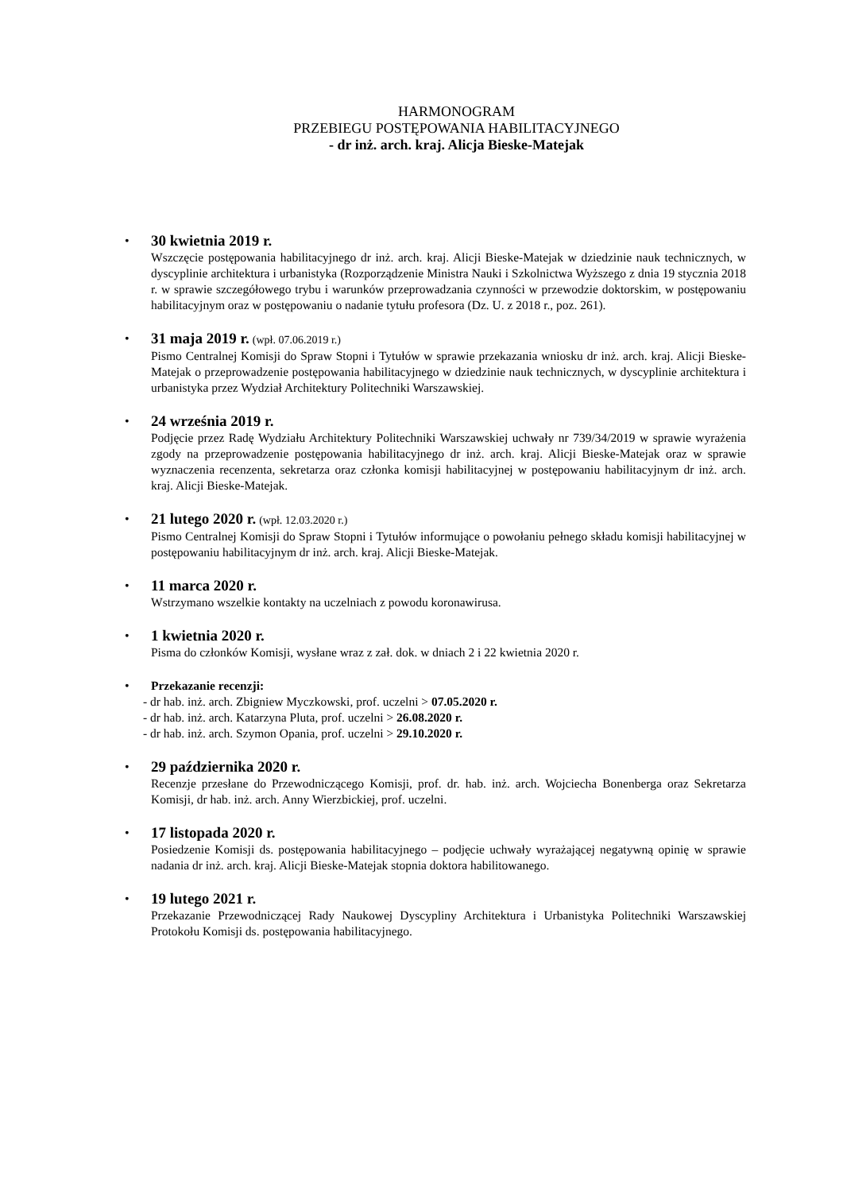HARMONOGRAM
PRZEBIEGU POSTĘPOWANIA HABILITACYJNEGO
- dr inż. arch. kraj. Alicja Bieske-Matejak
• 30 kwietnia 2019 r.
Wszczęcie postępowania habilitacyjnego dr inż. arch. kraj. Alicji Bieske-Matejak w dziedzinie nauk technicznych, w dyscyplinie architektura i urbanistyka (Rozporządzenie Ministra Nauki i Szkolnictwa Wyższego z dnia 19 stycznia 2018 r. w sprawie szczegółowego trybu i warunków przeprowadzania czynności w przewodzie doktorskim, w postępowaniu habilitacyjnym oraz w postępowaniu o nadanie tytułu profesora (Dz. U. z 2018 r., poz. 261).
• 31 maja 2019 r. (wpł. 07.06.2019 r.)
Pismo Centralnej Komisji do Spraw Stopni i Tytułów w sprawie przekazania wniosku dr inż. arch. kraj. Alicji Bieske-Matejak o przeprowadzenie postępowania habilitacyjnego w dziedzinie nauk technicznych, w dyscyplinie architektura i urbanistyka przez Wydział Architektury Politechniki Warszawskiej.
• 24 września 2019 r.
Podjęcie przez Radę Wydziału Architektury Politechniki Warszawskiej uchwały nr 739/34/2019 w sprawie wyrażenia zgody na przeprowadzenie postępowania habilitacyjnego dr inż. arch. kraj. Alicji Bieske-Matejak oraz w sprawie wyznaczenia recenzenta, sekretarza oraz członka komisji habilitacyjnej w postępowaniu habilitacyjnym dr inż. arch. kraj. Alicji Bieske-Matejak.
• 21 lutego 2020 r. (wpł. 12.03.2020 r.)
Pismo Centralnej Komisji do Spraw Stopni i Tytułów informujące o powołaniu pełnego składu komisji habilitacyjnej w postępowaniu habilitacyjnym dr inż. arch. kraj. Alicji Bieske-Matejak.
• 11 marca 2020 r.
Wstrzymano wszelkie kontakty na uczelniach z powodu koronawirusa.
• 1 kwietnia 2020 r.
Pisma do członków Komisji, wysłane wraz z zał. dok. w dniach 2 i 22 kwietnia 2020 r.
• Przekazanie recenzji:
- dr hab. inż. arch. Zbigniew Myczkowski, prof. uczelni > 07.05.2020 r.
- dr hab. inż. arch. Katarzyna Pluta, prof. uczelni > 26.08.2020 r.
- dr hab. inż. arch. Szymon Opania, prof. uczelni > 29.10.2020 r.
• 29 października 2020 r.
Recenzje przesłane do Przewodniczącego Komisji, prof. dr. hab. inż. arch. Wojciecha Bonenberga oraz Sekretarza Komisji, dr hab. inż. arch. Anny Wierzbickiej, prof. uczelni.
• 17 listopada 2020 r.
Posiedzenie Komisji ds. postępowania habilitacyjnego – podjęcie uchwały wyrażającej negatywną opinię w sprawie nadania dr inż. arch. kraj. Alicji Bieske-Matejak stopnia doktora habilitowanego.
• 19 lutego 2021 r.
Przekazanie Przewodniczącej Rady Naukowej Dyscypliny Architektura i Urbanistyka Politechniki Warszawskiej Protokołu Komisji ds. postępowania habilitacyjnego.